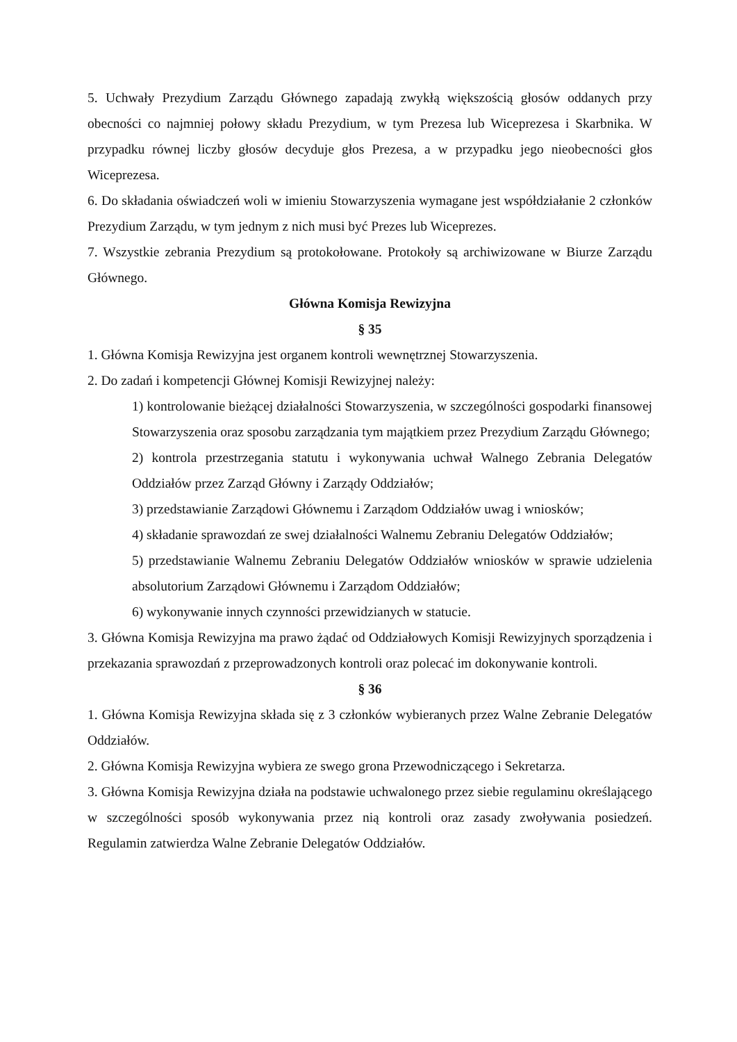5. Uchwały Prezydium Zarządu Głównego zapadają zwykłą większością głosów oddanych przy obecności co najmniej połowy składu Prezydium, w tym Prezesa lub Wiceprezesa i Skarbnika. W przypadku równej liczby głosów decyduje głos Prezesa, a w przypadku jego nieobecności głos Wiceprezesa.
6. Do składania oświadczeń woli w imieniu Stowarzyszenia wymagane jest współdziałanie 2 członków Prezydium Zarządu, w tym jednym z nich musi być Prezes lub Wiceprezes.
7. Wszystkie zebrania Prezydium są protokołowane. Protokoły są archiwizowane w Biurze Zarządu Głównego.
Główna Komisja Rewizyjna
§ 35
1. Główna Komisja Rewizyjna jest organem kontroli wewnętrznej Stowarzyszenia.
2. Do zadań i kompetencji Głównej Komisji Rewizyjnej należy:
1) kontrolowanie bieżącej działalności Stowarzyszenia, w szczególności gospodarki finansowej Stowarzyszenia oraz sposobu zarządzania tym majątkiem przez Prezydium Zarządu Głównego;
2) kontrola przestrzegania statutu i wykonywania uchwał Walnego Zebrania Delegatów Oddziałów przez Zarząd Główny i Zarządy Oddziałów;
3) przedstawianie Zarządowi Głównemu i Zarządom Oddziałów uwag i wniosków;
4) składanie sprawozdań ze swej działalności Walnemu Zebraniu Delegatów Oddziałów;
5) przedstawianie Walnemu Zebraniu Delegatów Oddziałów wniosków w sprawie udzielenia absolutorium Zarządowi Głównemu i Zarządom Oddziałów;
6) wykonywanie innych czynności przewidzianych w statucie.
3. Główna Komisja Rewizyjna ma prawo żądać od Oddziałowych Komisji Rewizyjnych sporządzenia i przekazania sprawozdań z przeprowadzonych kontroli oraz polecać im dokonywanie kontroli.
§ 36
1. Główna Komisja Rewizyjna składa się z 3 członków wybieranych przez Walne Zebranie Delegatów Oddziałów.
2. Główna Komisja Rewizyjna wybiera ze swego grona Przewodniczącego i Sekretarza.
3. Główna Komisja Rewizyjna działa na podstawie uchwalonego przez siebie regulaminu określającego w szczególności sposób wykonywania przez nią kontroli oraz zasady zwoływania posiedzeń. Regulamin zatwierdza Walne Zebranie Delegatów Oddziałów.